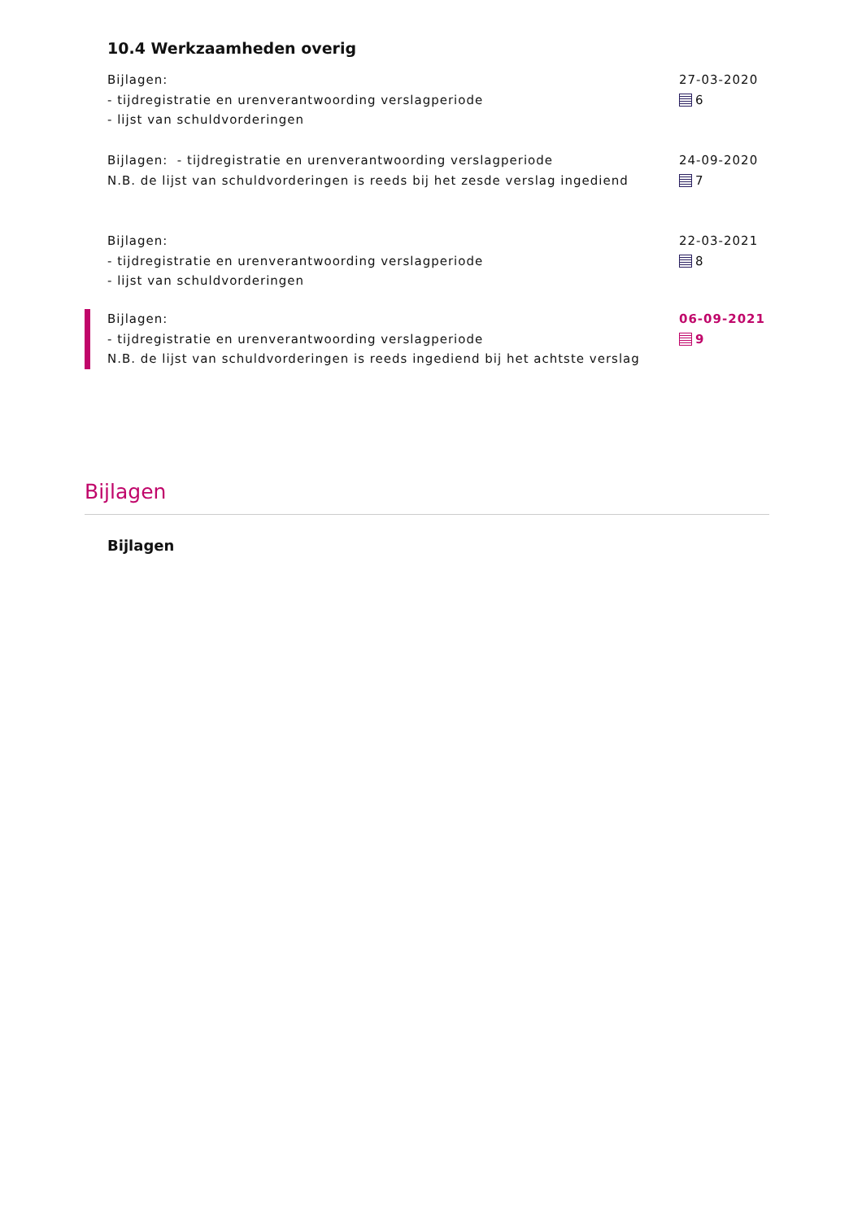10.4 Werkzaamheden overig
Bijlagen:
- tijdregistratie en urenverantwoording verslagperiode
- lijst van schuldvorderingen
27-03-2020
6
Bijlagen: - tijdregistratie en urenverantwoording verslagperiode
N.B. de lijst van schuldvorderingen is reeds bij het zesde verslag ingediend
24-09-2020
7
Bijlagen:
- tijdregistratie en urenverantwoording verslagperiode
- lijst van schuldvorderingen
22-03-2021
8
Bijlagen:
- tijdregistratie en urenverantwoording verslagperiode
N.B. de lijst van schuldvorderingen is reeds ingediend bij het achtste verslag
06-09-2021
9
Bijlagen
Bijlagen